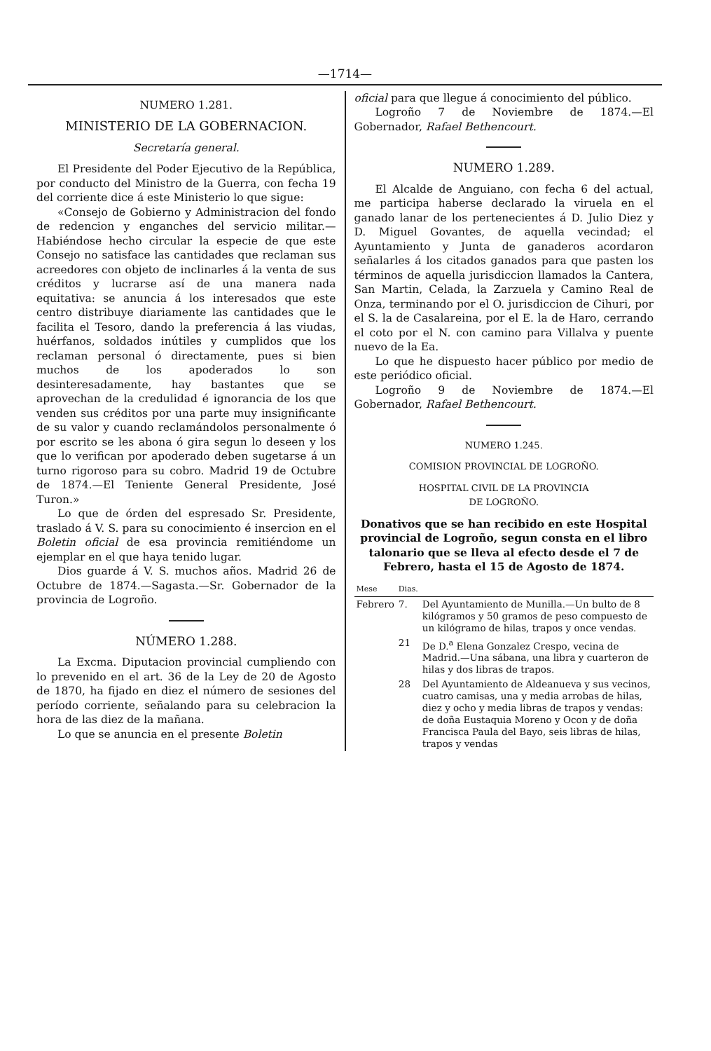—1714—
NUMERO 1.281.
MINISTERIO DE LA GOBERNACION.
Secretaría general.
El Presidente del Poder Ejecutivo de la República, por conducto del Ministro de la Guerra, con fecha 19 del corriente dice á este Ministerio lo que sigue:
«Consejo de Gobierno y Administracion del fondo de redencion y enganches del servicio militar.—Habiéndose hecho circular la especie de que este Consejo no satisface las cantidades que reclaman sus acreedores con objeto de inclinarles á la venta de sus créditos y lucrarse así de una manera nada equitativa: se anuncia á los interesados que este centro distribuye diariamente las cantidades que le facilita el Tesoro, dando la preferencia á las viudas, huérfanos, soldados inútiles y cumplidos que los reclaman personal ó directamente, pues si bien muchos de los apoderados lo son desinteresadamente, hay bastantes que se aprovechan de la credulidad é ignorancia de los que venden sus créditos por una parte muy insignificante de su valor y cuando reclamándolos personalmente ó por escrito se les abona ó gira segun lo deseen y los que lo verifican por apoderado deben sugetarse á un turno rigoroso para su cobro. Madrid 19 de Octubre de 1874.—El Teniente General Presidente, José Turon.»
Lo que de órden del espresado Sr. Presidente, traslado á V. S. para su conocimiento é insercion en el Boletin oficial de esa provincia remitiéndome un ejemplar en el que haya tenido lugar.
Dios guarde á V. S. muchos años. Madrid 26 de Octubre de 1874.—Sagasta.—Sr. Gobernador de la provincia de Logroño.
NÚMERO 1.288.
La Excma. Diputacion provincial cumpliendo con lo prevenido en el art. 36 de la Ley de 20 de Agosto de 1870, ha fijado en diez el número de sesiones del período corriente, señalando para su celebracion la hora de las diez de la mañana.
Lo que se anuncia en el presente Boletin
oficial para que llegue á conocimiento del público.
Logroño 7 de Noviembre de 1874.—El Gobernador, Rafael Bethencourt.
NUMERO 1.289.
El Alcalde de Anguiano, con fecha 6 del actual, me participa haberse declarado la viruela en el ganado lanar de los pertenecientes á D. Julio Diez y D. Miguel Govantes, de aquella vecindad; el Ayuntamiento y Junta de ganaderos acordaron señalarles á los citados ganados para que pasten los términos de aquella jurisdiccion llamados la Cantera, San Martin, Celada, la Zarzuela y Camino Real de Onza, terminando por el O. jurisdiccion de Cihuri, por el S. la de Casalareina, por el E. la de Haro, cerrando el coto por el N. con camino para Villalva y puente nuevo de la Ea.
Lo que he dispuesto hacer público por medio de este periódico oficial.
Logroño 9 de Noviembre de 1874.—El Gobernador, Rafael Bethencourt.
NUMERO 1.245.
COMISION PROVINCIAL DE LOGROÑO.
HOSPITAL CIVIL DE LA PROVINCIA
DE LOGROÑO.
Donativos que se han recibido en este Hospital provincial de Logroño, segun consta en el libro talonario que se lleva al efecto desde el 7 de Febrero, hasta el 15 de Agosto de 1874.
| Mese | Dias. | |
| --- | --- | --- |
| Febrero | 7. | Del Ayuntamiento de Munilla.—Un bulto de 8 kilógramos y 50 gramos de peso compuesto de un kilógramo de hilas, trapos y once vendas. |
| | 21 | De D.<sup>a</sup> Elena Gonzalez Crespo, vecina de Madrid.—Una sábana, una libra y cuarteron de hilas y dos libras de trapos. |
| | 28 | Del Ayuntamiento de Aldeanueva y sus vecinos, cuatro camisas, una y media arrobas de hilas, diez y ocho y media libras de trapos y vendas: de doña Eustaquia Moreno y Ocon y de doña Francisca Paula del Bayo, seis libras de hilas, trapos y vendas |